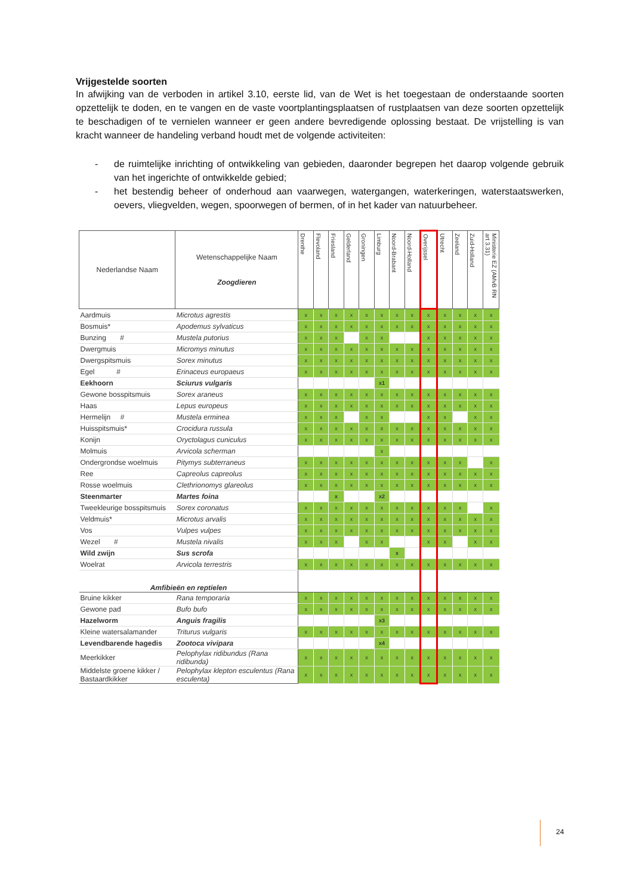Vrijgestelde soorten
In afwijking van de verboden in artikel 3.10, eerste lid, van de Wet is het toegestaan de onderstaande soorten opzettelijk te doden, en te vangen en de vaste voortplantingsplaatsen of rustplaatsen van deze soorten opzettelijk te beschadigen of te vernielen wanneer er geen andere bevredigende oplossing bestaat. De vrijstelling is van kracht wanneer de handeling verband houdt met de volgende activiteiten:
- de ruimtelijke inrichting of ontwikkeling van gebieden, daaronder begrepen het daarop volgende gebruik van het ingerichte of ontwikkelde gebied;
- het bestendig beheer of onderhoud aan vaarwegen, watergangen, waterkeringen, waterstaatswerken, oevers, vliegvelden, wegen, spoorwegen of bermen, of in het kader van natuurbeheer.
| Nederlandse Naam | Wetenschappelijke Naam Zoogdieren | Drenthe | Flevoland | Friesland | Gelderland | Groningen | Limburg | Noord-Brabant | Noord-Holland | Overijssel | Utrecht | Zeeland | Zuid-Holland | Ministerie EZ (AMvB RN art 3.31) |
| --- | --- | --- | --- | --- | --- | --- | --- | --- | --- | --- | --- | --- | --- | --- |
| Aardmuis | Microtus agrestis | x | x | x | x | x | x | x | x | x | x | x | x | x |
| Bosmuis* | Apodemus sylvaticus | x | x | x | x | x | x | x | x | x | x | x | x | x |
| Bunzing # | Mustela putorius | x | x | x | | x | x | | | x | x | x | x | x |
| Dwergmuis | Micromys minutus | x | x | x | x | x | x | x | x | x | x | x | x | x |
| Dwergspitsmuis | Sorex minutus | x | x | x | x | x | x | x | x | x | x | x | x | x |
| Egel # | Erinaceus europaeus | x | x | x | x | x | x | x | x | x | x | x | x | x |
| Eekhoorn | Sciurus vulgaris | | | | | | x1 | | | | | | | |
| Gewone bosspitsmuis | Sorex araneus | x | x | x | x | x | x | x | x | x | x | x | x | x |
| Haas | Lepus europeus | x | x | x | x | x | x | x | x | x | x | x | x | x |
| Hermelijn # | Mustela erminea | x | x | x | | x | x | | | x | x | | x | x |
| Huisspitsmuis* | Crocidura russula | x | x | x | x | x | x | x | x | x | x | x | x | x |
| Konijn | Oryctolagus cuniculus | x | x | x | x | x | x | x | x | x | x | x | x | x |
| Molmuis | Arvicola scherman | | | | | | x | | | | | | | |
| Ondergrondse woelmuis | Pitymys subterraneus | x | x | x | x | x | x | x | x | x | x | x | | x |
| Ree | Capreolus capreolus | x | x | x | x | x | x | x | x | x | x | x | x | x |
| Rosse woelmuis | Clethrionomys glareolus | x | x | x | x | x | x | x | x | x | x | x | x | x |
| Steenmarter | Martes foina | | | x | | | x2 | | | | | | | |
| Tweekleurige bosspitsmuis | Sorex coronatus | x | x | x | x | x | x | x | x | x | x | x | | x |
| Veldmuis* | Microtus arvalis | x | x | x | x | x | x | x | x | x | x | x | x | x |
| Vos | Vulpes vulpes | x | x | x | x | x | x | x | x | x | x | x | x | x |
| Wezel # | Mustela nivalis | x | x | x | | x | x | | | x | x | | x | x |
| Wild zwijn | Sus scrofa | | | | | | | x | | | | | | |
| Woelrat | Arvicola terrestris | x | x | x | x | x | x | x | x | x | x | x | x | x |
| Amfibieën en reptielen | | | | | | | | | | | | | | |
| Bruine kikker | Rana temporaria | x | x | x | x | x | x | x | x | x | x | x | x | x |
| Gewone pad | Bufo bufo | x | x | x | x | x | x | x | x | x | x | x | x | x |
| Hazelworm | Anguis fragilis | | | | | | x3 | | | | | | | |
| Kleine watersalamander | Triturus vulgaris | x | x | x | x | x | x | x | x | x | x | x | x | x |
| Levendbarende hagedis | Zootoca vivipara | | | | | | x4 | | | | | | | |
| Meerkikker | Pelophylax ridibundus (Rana ridibunda) | x | x | x | x | x | x | x | x | x | x | x | x | x |
| Middelste groene kikker / Bastaardkikker | Pelophylax klepton esculentus (Rana esculenta) | x | x | x | x | x | x | x | x | x | x | x | x | x |
24